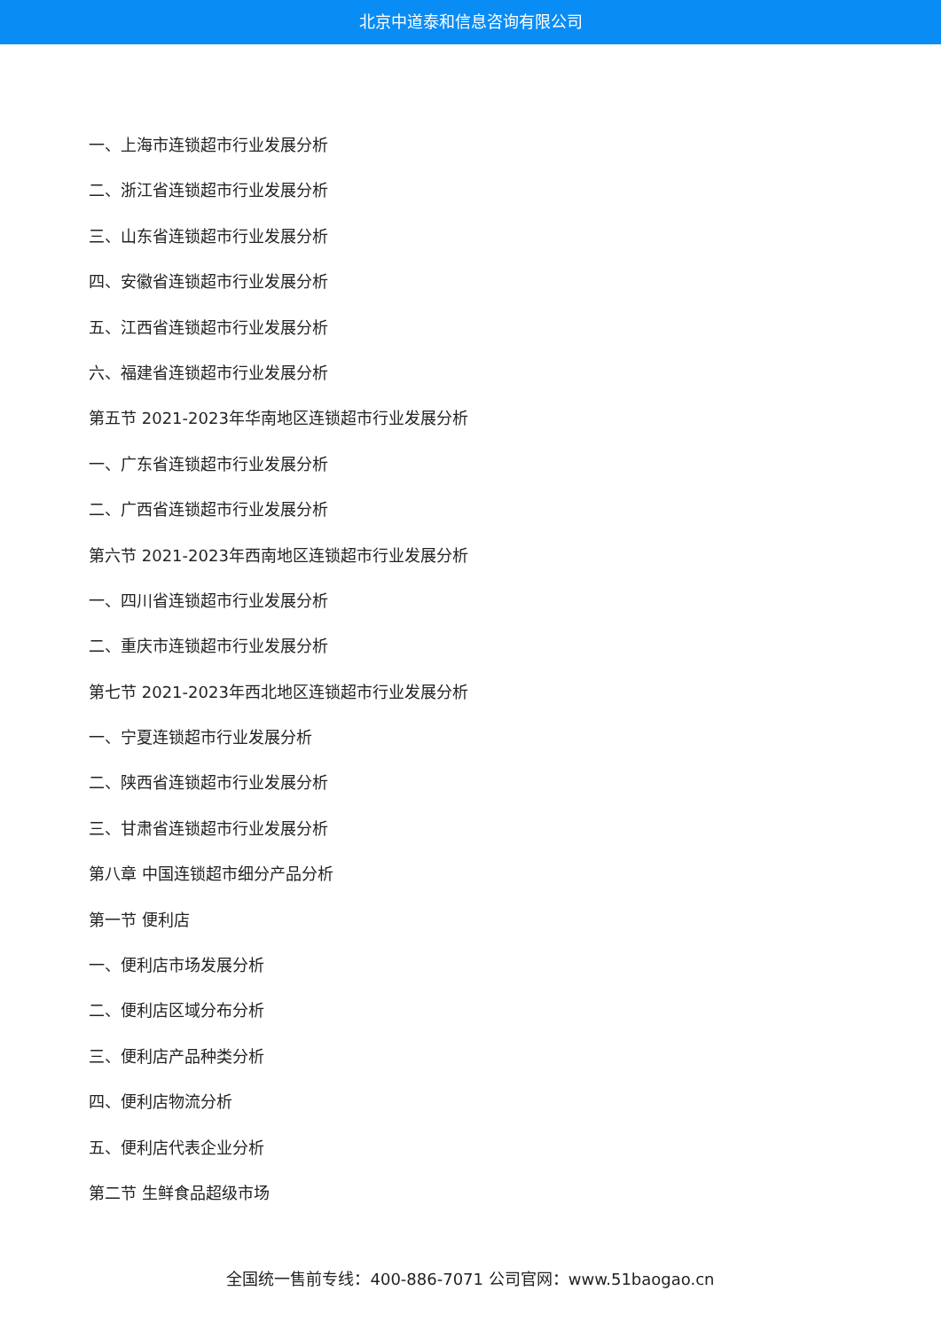北京中道泰和信息咨询有限公司
一、上海市连锁超市行业发展分析
二、浙江省连锁超市行业发展分析
三、山东省连锁超市行业发展分析
四、安徽省连锁超市行业发展分析
五、江西省连锁超市行业发展分析
六、福建省连锁超市行业发展分析
第五节 2021-2023年华南地区连锁超市行业发展分析
一、广东省连锁超市行业发展分析
二、广西省连锁超市行业发展分析
第六节 2021-2023年西南地区连锁超市行业发展分析
一、四川省连锁超市行业发展分析
二、重庆市连锁超市行业发展分析
第七节 2021-2023年西北地区连锁超市行业发展分析
一、宁夏连锁超市行业发展分析
二、陕西省连锁超市行业发展分析
三、甘肃省连锁超市行业发展分析
第八章 中国连锁超市细分产品分析
第一节 便利店
一、便利店市场发展分析
二、便利店区域分布分析
三、便利店产品种类分析
四、便利店物流分析
五、便利店代表企业分析
第二节 生鲜食品超级市场
全国统一售前专线：400-886-7071 公司官网：www.51baogao.cn